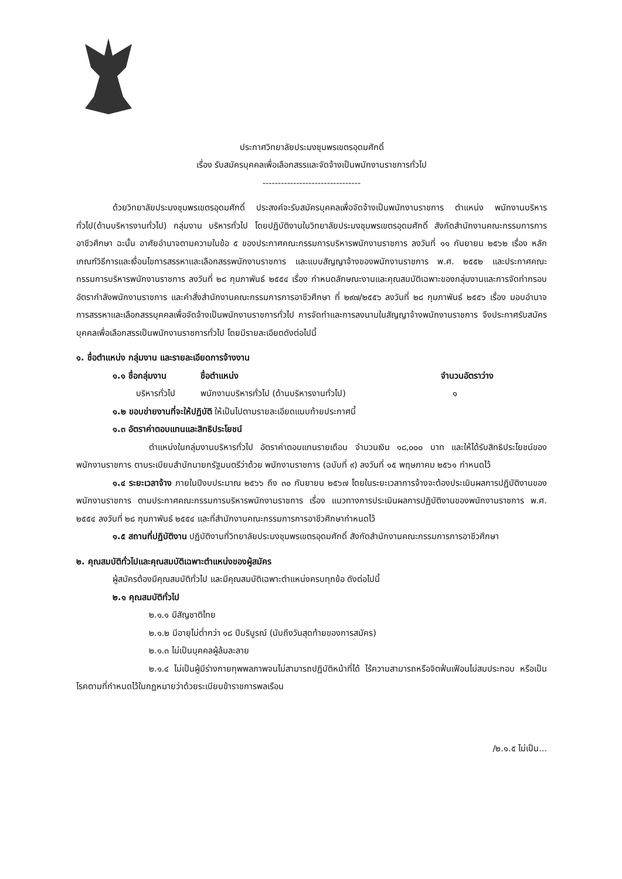ประกาศวิทยาลัยประมงชุมพรเขตรอุดมศักดิ์
เรื่อง รับสมัครบุคคลเพื่อเลือกสรรและจัดจ้างเป็นพนักงานราชการทั่วไป
--------------------------------
ด้วยวิทยาลัยประมงชุมพรเขตรอุดมศักดิ์ ประสงค์จะรับสมัครบุคคลเพื่อจัดจ้างเป็นพนักงานราชการ ตำแหน่ง พนักงานบริหารทั่วไป(ด้านบริหารงานทั่วไป) กลุ่มงาน บริหารทั่วไป โดยปฏิบัติงานในวิทยาลัยประมงชุมพรเขตรอุดมศักดิ์ สังกัดสำนักงานคณะกรรมการการอาชีวศึกษา ฉะนั้น อาศัยอำนาจตามความในข้อ ๕ ของประกาศคณะกรรมการบริหารพนักงานราชการ ลงวันที่ ๑๑ กันยายน ๒๕๖๒ เรื่อง หลักเกณฑ์วิธีการและเงื่อนไขการสรรหาและเลือกสรรพนักงานราชการ และแบบสัญญาจ้างของพนักงานราชการ พ.ศ. ๒๕๕๒ และประกาศคณะกรรมการบริหารพนักงานราชการ ลงวันที่ ๒๘ กุมภาพันธ์ ๒๕๕๔ เรื่อง กำหนดลักษณะงานและคุณสมบัติเฉพาะของกลุ่มงานและการจัดทำกรอบอัตรากำลังพนักงานราชการ และคำสั่งสำนักงานคณะกรรมการการอาชีวศึกษา ที่ ๒๙๗/๒๕๕๖ ลงวันที่ ๒๘ กุมภาพันธ์ ๒๕๕๖ เรื่อง มอบอำนาจการสรรหาและเลือกสรรบุคคลเพื่อจัดจ้างเป็นพนักงานราชการทั่วไป การจัดทำและการลงนามในสัญญาจ้างพนักงานราชการ จึงประกาศรับสมัครบุคคลเพื่อเลือกสรรเป็นพนักงานราชการทั่วไป โดยมีรายละเอียดดังต่อไปนี้
๑. ชื่อตำแหน่ง กลุ่มงาน และรายละเอียดการจ้างงาน
๑.๑ ชื่อกลุ่มงาน ชื่อตำแหน่ง จำนวนอัตราว่าง
บริหารทั่วไป พนักงานบริหารทั่วไป (ด้านบริหารงานทั่วไป) ๑
๑.๒ ขอบข่ายงานที่จะให้ปฏิบัติ ให้เป็นไปตามรายละเอียดแนบท้ายประกาศนี้
๑.๓ อัตราค่าตอบแทนและสิทธิประโยชน์
ตำแหน่งในกลุ่มงานบริหารทั่วไป อัตราค่าตอบแทนรายเดือน จำนวนเงิน ๑๘,๐๐๐ บาท และให้ได้รับสิทธิประโยชน์ของพนักงานราชการ ตามระเบียบสำนักนายกรัฐมนตรีว่าด้วย พนักงานราชการ (ฉบับที่ ๙) ลงวันที่ ๑๕ พฤษภาคม ๒๕๖๑ กำหนดไว้
๑.๔ ระยะเวลาจ้าง ภายในปีงบประมาณ ๒๕๖๖ ถึง ๓๐ กันยายน ๒๕๖๗ โดยในระยะเวลาการจ้างจะต้องประเมินผลการปฏิบัติงานของพนักงานราชการ ตามประกาศคณะกรรมการบริหารพนักงานราชการ เรื่อง แนวทางการประเมินผลการปฏิบัติงานของพนักงานราชการ พ.ศ. ๒๕๕๔ ลงวันที่ ๒๘ กุมภาพันธ์ ๒๕๕๔ และที่สำนักงานคณะกรรมการการอาชีวศึกษากำหนดไว้
๑.๕ สถานที่ปฏิบัติงาน ปฏิบัติงานที่วิทยาลัยประมงชุมพรเขตรอุดมศักดิ์ สังกัดสำนักงานคณะกรรมการการอาชีวศึกษา
๒. คุณสมบัติทั่วไปและคุณสมบัติเฉพาะตำแหน่งของผู้สมัคร
ผู้สมัครต้องมีคุณสมบัติทั่วไป และมีคุณสมบัติเฉพาะตำแหน่งครบทุกข้อ ดังต่อไปนี้
๒.๑ คุณสมบัติทั่วไป
๒.๑.๑ มีสัญชาติไทย
๒.๑.๒ มีอายุไม่ต่ำกว่า ๑๘ ปีบริบูรณ์ (นับถึงวันสุดท้ายของการสมัคร)
๒.๑.๓ ไม่เป็นบุคคลผู้ล้มละลาย
๒.๑.๔ ไม่เป็นผู้มีร่างกายทุพพลภาพจนไม่สามารถปฏิบัติหน้าที่ได้ ไร้ความสามารถหรือจิตฟั่นเฟือนไม่สมประกอบ หรือเป็นโรคตามที่กำหนดไว้ในกฎหมายว่าด้วยระเบียบข้าราชการพลเรือน
/๒.๑.๕ ไม่เป็น...